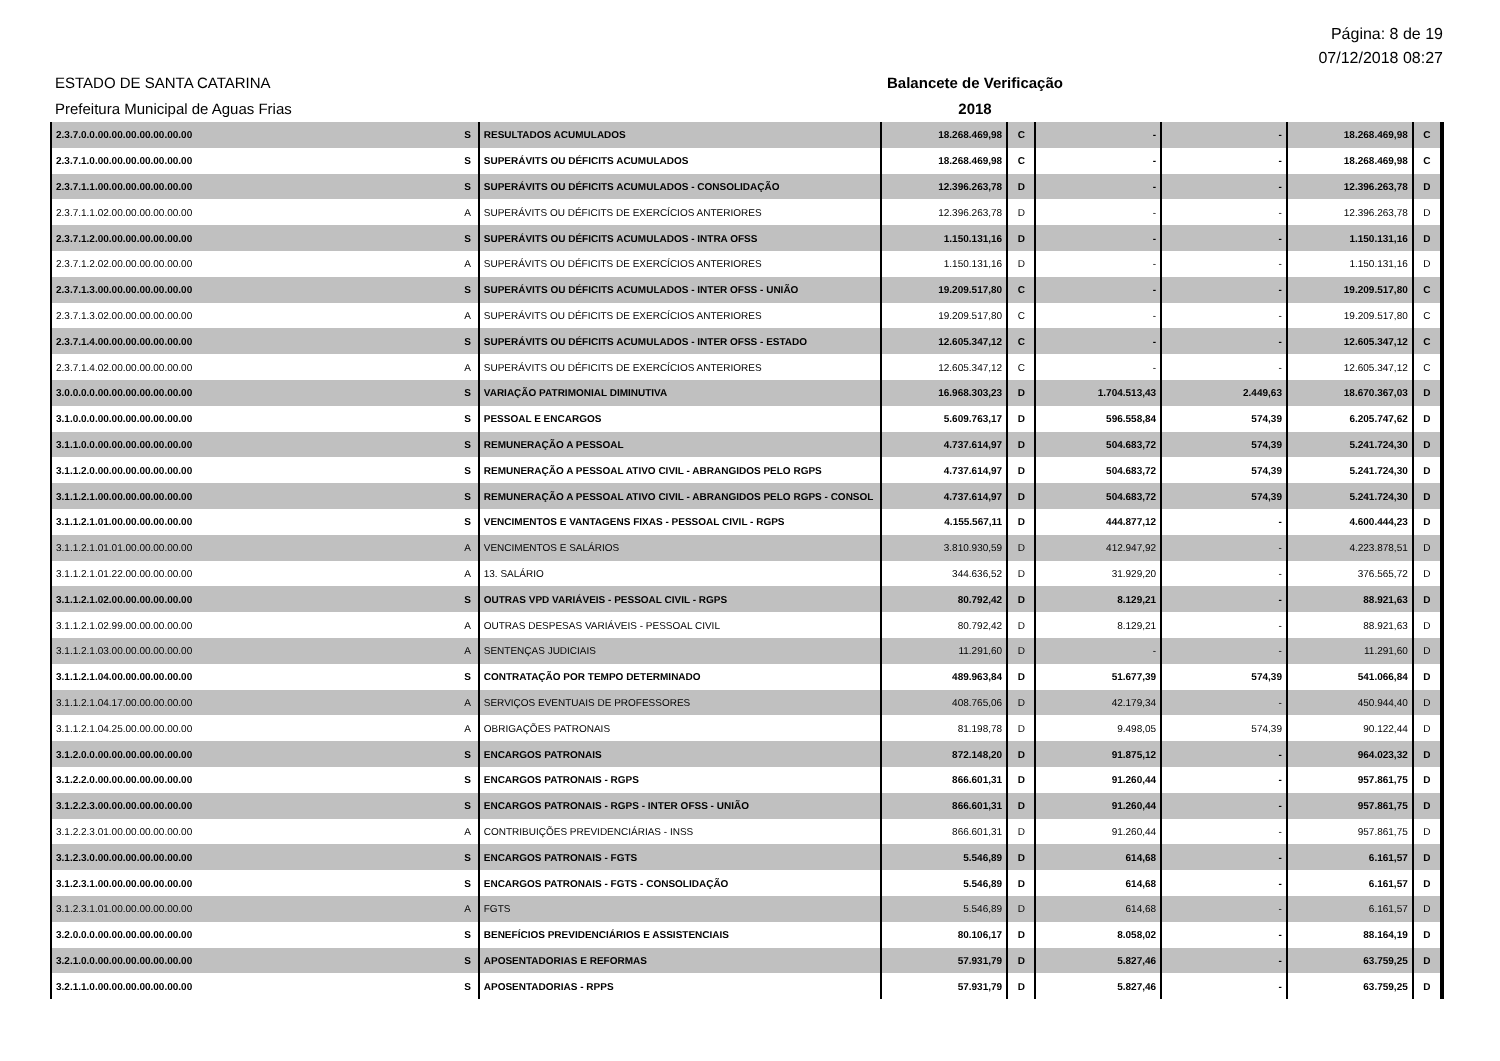Página: 8 de 19
07/12/2018 08:27
ESTADO DE SANTA CATARINA
Prefeitura Municipal de Aguas Frias
Balancete de Verificação
2018
| 2.3.7.0.0.00.00.00.00.00.00.00 | S | RESULTADOS ACUMULADOS | 18.268.469,98 | C | - | - | 18.268.469,98 | C |
| 2.3.7.1.0.00.00.00.00.00.00.00 | S | SUPERÁVITS OU DÉFICITS ACUMULADOS | 18.268.469,98 | C | - | - | 18.268.469,98 | C |
| 2.3.7.1.1.00.00.00.00.00.00.00 | S | SUPERÁVITS OU DÉFICITS ACUMULADOS - CONSOLIDAÇÃO | 12.396.263,78 | D | - | - | 12.396.263,78 | D |
| 2.3.7.1.1.02.00.00.00.00.00.00 | A | SUPERÁVITS OU DÉFICITS DE EXERCÍCIOS ANTERIORES | 12.396.263,78 | D | - | - | 12.396.263,78 | D |
| 2.3.7.1.2.00.00.00.00.00.00.00 | S | SUPERÁVITS OU DÉFICITS ACUMULADOS - INTRA OFSS | 1.150.131,16 | D | - | - | 1.150.131,16 | D |
| 2.3.7.1.2.02.00.00.00.00.00.00 | A | SUPERÁVITS OU DÉFICITS DE EXERCÍCIOS ANTERIORES | 1.150.131,16 | D | - | - | 1.150.131,16 | D |
| 2.3.7.1.3.00.00.00.00.00.00.00 | S | SUPERÁVITS OU DÉFICITS ACUMULADOS - INTER OFSS - UNIÃO | 19.209.517,80 | C | - | - | 19.209.517,80 | C |
| 2.3.7.1.3.02.00.00.00.00.00.00 | A | SUPERÁVITS OU DÉFICITS DE EXERCÍCIOS ANTERIORES | 19.209.517,80 | C | - | - | 19.209.517,80 | C |
| 2.3.7.1.4.00.00.00.00.00.00.00 | S | SUPERÁVITS OU DÉFICITS ACUMULADOS - INTER OFSS - ESTADO | 12.605.347,12 | C | - | - | 12.605.347,12 | C |
| 2.3.7.1.4.02.00.00.00.00.00.00 | A | SUPERÁVITS OU DÉFICITS DE EXERCÍCIOS ANTERIORES | 12.605.347,12 | C | - | - | 12.605.347,12 | C |
| 3.0.0.0.0.00.00.00.00.00.00.00 | S | VARIAÇÃO PATRIMONIAL DIMINUTIVA | 16.968.303,23 | D | 1.704.513,43 | 2.449,63 | 18.670.367,03 | D |
| 3.1.0.0.0.00.00.00.00.00.00.00 | S | PESSOAL E ENCARGOS | 5.609.763,17 | D | 596.558,84 | 574,39 | 6.205.747,62 | D |
| 3.1.1.0.0.00.00.00.00.00.00.00 | S | REMUNERAÇÃO A PESSOAL | 4.737.614,97 | D | 504.683,72 | 574,39 | 5.241.724,30 | D |
| 3.1.1.2.0.00.00.00.00.00.00.00 | S | REMUNERAÇÃO A PESSOAL ATIVO CIVIL - ABRANGIDOS PELO RGPS | 4.737.614,97 | D | 504.683,72 | 574,39 | 5.241.724,30 | D |
| 3.1.1.2.1.00.00.00.00.00.00.00 | S | REMUNERAÇÃO A PESSOAL ATIVO CIVIL - ABRANGIDOS PELO RGPS - CONSOL | 4.737.614,97 | D | 504.683,72 | 574,39 | 5.241.724,30 | D |
| 3.1.1.2.1.01.00.00.00.00.00.00 | S | VENCIMENTOS E VANTAGENS FIXAS - PESSOAL CIVIL - RGPS | 4.155.567,11 | D | 444.877,12 | - | 4.600.444,23 | D |
| 3.1.1.2.1.01.01.00.00.00.00.00 | A | VENCIMENTOS E SALÁRIOS | 3.810.930,59 | D | 412.947,92 | - | 4.223.878,51 | D |
| 3.1.1.2.1.01.22.00.00.00.00.00 | A | 13. SALÁRIO | 344.636,52 | D | 31.929,20 | - | 376.565,72 | D |
| 3.1.1.2.1.02.00.00.00.00.00.00 | S | OUTRAS VPD VARIÁVEIS - PESSOAL CIVIL - RGPS | 80.792,42 | D | 8.129,21 | - | 88.921,63 | D |
| 3.1.1.2.1.02.99.00.00.00.00.00 | A | OUTRAS DESPESAS VARIÁVEIS - PESSOAL CIVIL | 80.792,42 | D | 8.129,21 | - | 88.921,63 | D |
| 3.1.1.2.1.03.00.00.00.00.00.00 | A | SENTENÇAS JUDICIAIS | 11.291,60 | D | - | - | 11.291,60 | D |
| 3.1.1.2.1.04.00.00.00.00.00.00 | S | CONTRATAÇÃO POR TEMPO DETERMINADO | 489.963,84 | D | 51.677,39 | 574,39 | 541.066,84 | D |
| 3.1.1.2.1.04.17.00.00.00.00.00 | A | SERVIÇOS EVENTUAIS DE PROFESSORES | 408.765,06 | D | 42.179,34 | - | 450.944,40 | D |
| 3.1.1.2.1.04.25.00.00.00.00.00 | A | OBRIGAÇÕES PATRONAIS | 81.198,78 | D | 9.498,05 | 574,39 | 90.122,44 | D |
| 3.1.2.0.0.00.00.00.00.00.00.00 | S | ENCARGOS PATRONAIS | 872.148,20 | D | 91.875,12 | - | 964.023,32 | D |
| 3.1.2.2.0.00.00.00.00.00.00.00 | S | ENCARGOS PATRONAIS - RGPS | 866.601,31 | D | 91.260,44 | - | 957.861,75 | D |
| 3.1.2.2.3.00.00.00.00.00.00.00 | S | ENCARGOS PATRONAIS - RGPS - INTER OFSS - UNIÃO | 866.601,31 | D | 91.260,44 | - | 957.861,75 | D |
| 3.1.2.2.3.01.00.00.00.00.00.00 | A | CONTRIBUIÇÕES PREVIDENCIÁRIAS - INSS | 866.601,31 | D | 91.260,44 | - | 957.861,75 | D |
| 3.1.2.3.0.00.00.00.00.00.00.00 | S | ENCARGOS PATRONAIS - FGTS | 5.546,89 | D | 614,68 | - | 6.161,57 | D |
| 3.1.2.3.1.00.00.00.00.00.00.00 | S | ENCARGOS PATRONAIS - FGTS - CONSOLIDAÇÃO | 5.546,89 | D | 614,68 | - | 6.161,57 | D |
| 3.1.2.3.1.01.00.00.00.00.00.00 | A | FGTS | 5.546,89 | D | 614,68 | - | 6.161,57 | D |
| 3.2.0.0.0.00.00.00.00.00.00.00 | S | BENEFÍCIOS PREVIDENCIÁRIOS E ASSISTENCIAIS | 80.106,17 | D | 8.058,02 | - | 88.164,19 | D |
| 3.2.1.0.0.00.00.00.00.00.00.00 | S | APOSENTADORIAS E REFORMAS | 57.931,79 | D | 5.827,46 | - | 63.759,25 | D |
| 3.2.1.1.0.00.00.00.00.00.00.00 | S | APOSENTADORIAS - RPPS | 57.931,79 | D | 5.827,46 | - | 63.759,25 | D |